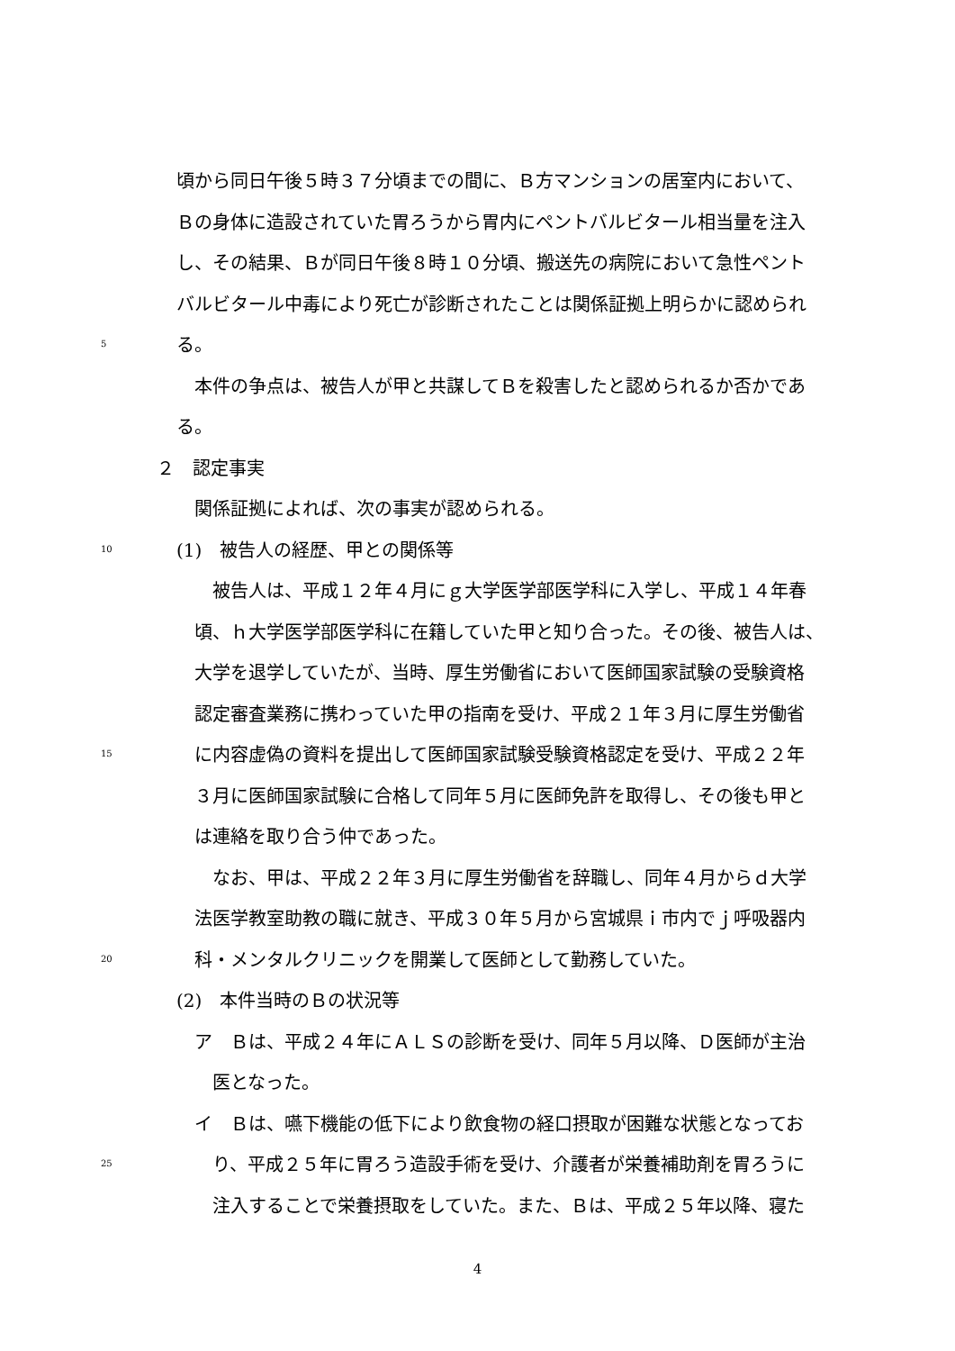頃から同日午後５時３７分頃までの間に、Ｂ方マンションの居室内において、
Ｂの身体に造設されていた胃ろうから胃内にペントバルビタール相当量を注入
し、その結果、Ｂが同日午後８時１０分頃、搬送先の病院において急性ペント
バルビタール中毒により死亡が診断されたことは関係証拠上明らかに認められ
5 る。
　本件の争点は、被告人が甲と共謀してＢを殺害したと認められるか否かであ
る。
２　認定事実
　関係証拠によれば、次の事実が認められる。
10 (1)　被告人の経歴、甲との関係等
　　被告人は、平成１２年４月にｇ大学医学部医学科に入学し、平成１４年春
　頃、ｈ大学医学部医学科に在籍していた甲と知り合った。その後、被告人は、
　大学を退学していたが、当時、厚生労働省において医師国家試験の受験資格
　認定審査業務に携わっていた甲の指南を受け、平成２１年３月に厚生労働省
15　に内容虚偽の資料を提出して医師国家試験受験資格認定を受け、平成２２年
　３月に医師国家試験に合格して同年５月に医師免許を取得し、その後も甲と
　は連絡を取り合う仲であった。
　　なお、甲は、平成２２年３月に厚生労働省を辞職し、同年４月からｄ大学
　法医学教室助教の職に就き、平成３０年５月から宮城県ｉ市内でｊ呼吸器内
20　科・メンタルクリニックを開業して医師として勤務していた。
(2)　本件当時のＢの状況等
　ア　Ｂは、平成２４年にＡＬＳの診断を受け、同年５月以降、Ｄ医師が主治
　　医となった。
　イ　Ｂは、嚥下機能の低下により飲食物の経口摂取が困難な状態となってお
25　　り、平成２５年に胃ろう造設手術を受け、介護者が栄養補助剤を胃ろうに
　　注入することで栄養摂取をしていた。また、Ｂは、平成２５年以降、寝た
4